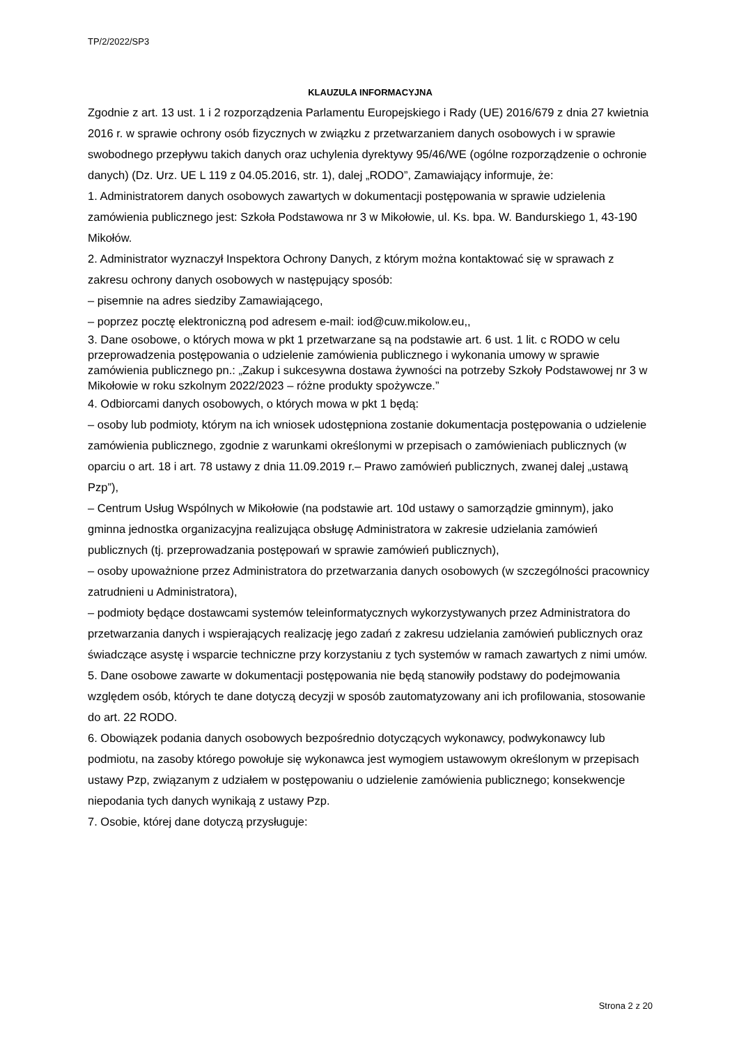TP/2/2022/SP3
KLAUZULA INFORMACYJNA
Zgodnie z art. 13 ust. 1 i 2 rozporządzenia Parlamentu Europejskiego i Rady (UE) 2016/679 z dnia 27 kwietnia 2016 r. w sprawie ochrony osób fizycznych w związku z przetwarzaniem danych osobowych i w sprawie swobodnego przepływu takich danych oraz uchylenia dyrektywy 95/46/WE (ogólne rozporządzenie o ochronie danych) (Dz. Urz. UE L 119 z 04.05.2016, str. 1), dalej „RODO”, Zamawiający informuje, że:
1. Administratorem danych osobowych zawartych w dokumentacji postępowania w sprawie udzielenia zamówienia publicznego jest: Szkoła Podstawowa nr 3 w Mikołowie, ul. Ks. bpa. W. Bandurskiego 1, 43-190 Mikołów.
2. Administrator wyznaczył Inspektora Ochrony Danych, z którym można kontaktować się w sprawach z zakresu ochrony danych osobowych w następujący sposób:
– pisemnie na adres siedziby Zamawiającego,
– poprzez pocztę elektroniczną pod adresem e-mail: iod@cuw.mikolow.eu,,
3. Dane osobowe, o których mowa w pkt 1 przetwarzane są na podstawie art. 6 ust. 1 lit. c RODO w celu przeprowadzenia postępowania o udzielenie zamówienia publicznego i wykonania umowy w sprawie zamówienia publicznego pn.: „Zakup i sukcesywna dostawa żywności na potrzeby Szkoły Podstawowej nr 3 w Mikołowie w roku szkolnym 2022/2023 – różne produkty spożywcze.”
4. Odbiorcami danych osobowych, o których mowa w pkt 1 będą:
– osoby lub podmioty, którym na ich wniosek udostępniona zostanie dokumentacja postępowania o udzielenie zamówienia publicznego, zgodnie z warunkami określonymi w przepisach o zamówieniach publicznych (w oparciu o art. 18 i art. 78 ustawy z dnia 11.09.2019 r.– Prawo zamówień publicznych, zwanej dalej „ustawą Pzp”),
– Centrum Usług Wspólnych w Mikołowie (na podstawie art. 10d ustawy o samorządzie gminnym), jako gminna jednostka organizacyjna realizująca obsługę Administratora w zakresie udzielania zamówień publicznych (tj. przeprowadzania postępowań w sprawie zamówień publicznych),
– osoby upoważnione przez Administratora do przetwarzania danych osobowych (w szczególności pracownicy zatrudnieni u Administratora),
– podmioty będące dostawcami systemów teleinformatycznych wykorzystywanych przez Administratora do przetwarzania danych i wspierających realizację jego zadań z zakresu udzielania zamówień publicznych oraz świadczące asystę i wsparcie techniczne przy korzystaniu z tych systemów w ramach zawartych z nimi umów.
5. Dane osobowe zawarte w dokumentacji postępowania nie będą stanowiły podstawy do podejmowania względem osób, których te dane dotyczą decyzji w sposób zautomatyzowany ani ich profilowania, stosowanie do art. 22 RODO.
6. Obowiązek podania danych osobowych bezpośrednio dotyczących wykonawcy, podwykonawcy lub podmiotu, na zasoby którego powołuje się wykonawca jest wymogiem ustawowym określonym w przepisach ustawy Pzp, związanym z udziałem w postępowaniu o udzielenie zamówienia publicznego; konsekwencje niepodania tych danych wynikają z ustawy Pzp.
7. Osobie, której dane dotyczą przysługuje:
Strona 2 z 20